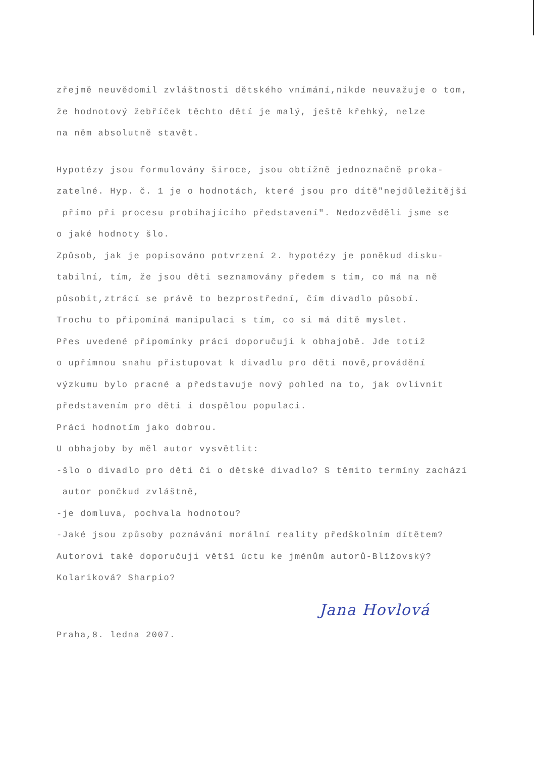zřejmě neuvědomil zvláštnosti dětského vnímání,nikde neuvažuje o tom,
že hodnotový žebříček těchto dětí je malý, ještě křehký, nelze
na něm absolutně stavět.
Hypotézy jsou formulovány široce, jsou obtížně jednoznačně proka-
zatelné. Hyp. č. 1 je o hodnotách, které jsou pro dítě"nejdůležitější
přímo při procesu probíhajícího představení". Nedozvěděli jsme se
o jaké hodnoty šlo.
Způsob, jak je popisováno potvrzení 2. hypotézy je poněkud disku-
tabilní, tím, že jsou děti seznamovány předem s tím, co má na ně
působit,ztrácí se právě to bezprostřední, čím divadlo působí.
Trochu to připomíná manipulaci s tím, co si má dítě myslet.
Přes uvedené připomínky práci doporučuji k obhajobě. Jde totiž
o upřímnou snahu přistupovat k divadlu pro děti nově,provádění
výzkumu bylo pracné a představuje nový pohled na to, jak ovlivnit
představením pro děti i dospělou populaci.
Práci hodnotím jako dobrou.
U obhajoby by měl autor vysvětlit:
-šlo o divadlo pro děti či o dětské divadlo? S těmito termíny zachází
autor pončkud zvláštně,
-je domluva, pochvala hodnotou?
-Jaké jsou způsoby poznávání morální reality předškolním dítětem?
Autorovi také doporučuji větší úctu ke jménům autorů-Blížovský?
Kolariková? Sharpio?
Praha,8. ledna 2007.
Jana Hovlová